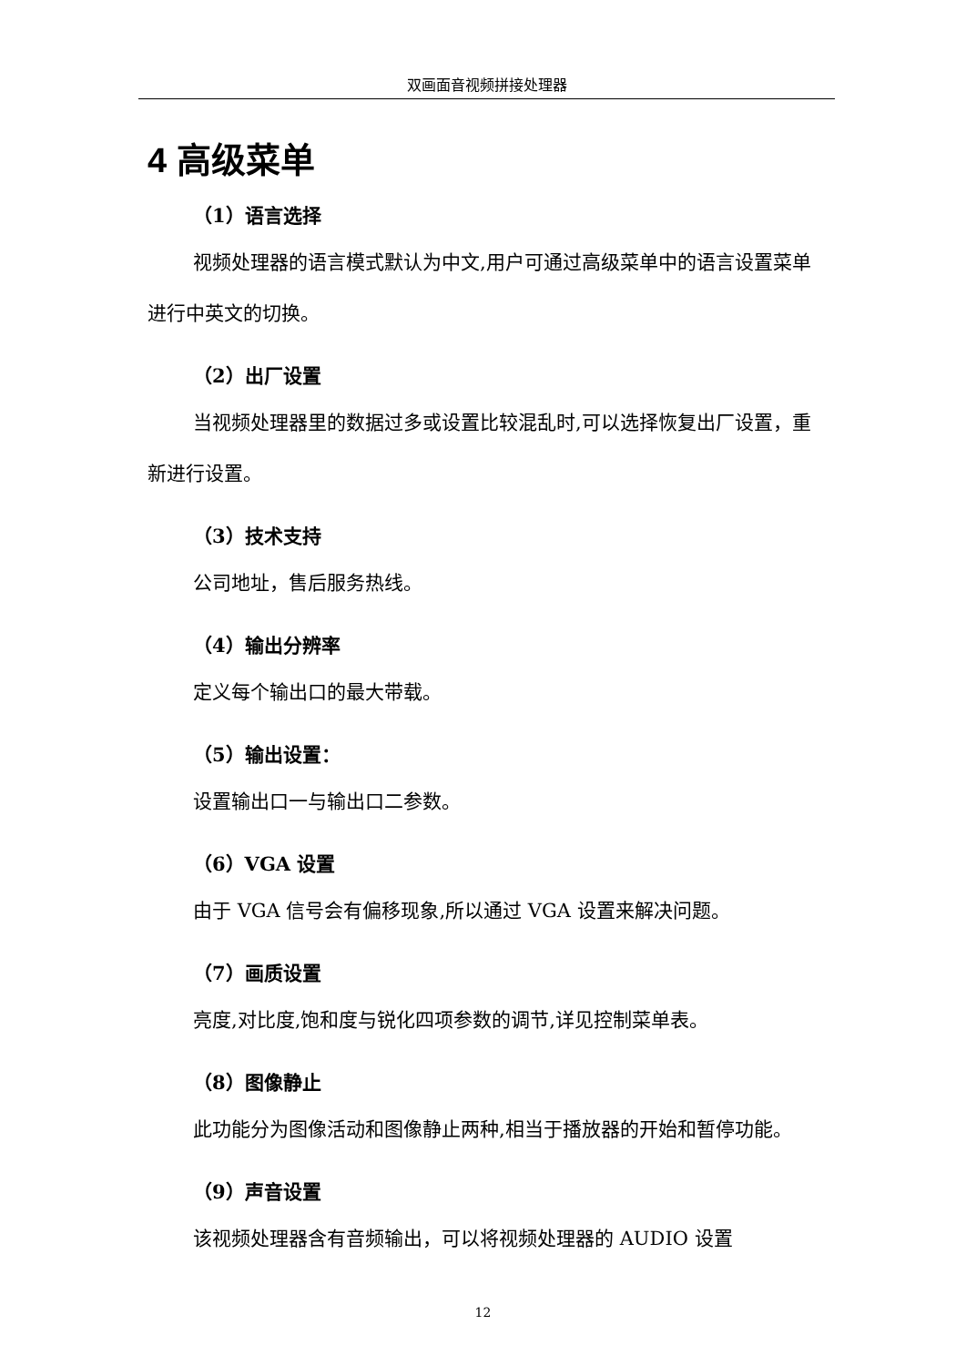双画面音视频拼接处理器
4 高级菜单
（1）语言选择
视频处理器的语言模式默认为中文,用户可通过高级菜单中的语言设置菜单进行中英文的切换。
（2）出厂设置
当视频处理器里的数据过多或设置比较混乱时,可以选择恢复出厂设置，重新进行设置。
（3）技术支持
公司地址，售后服务热线。
（4）输出分辨率
定义每个输出口的最大带载。
（5）输出设置：
设置输出口一与输出口二参数。
（6）VGA 设置
由于 VGA 信号会有偏移现象,所以通过 VGA 设置来解决问题。
（7）画质设置
亮度,对比度,饱和度与锐化四项参数的调节,详见控制菜单表。
（8）图像静止
此功能分为图像活动和图像静止两种,相当于播放器的开始和暂停功能。
（9）声音设置
该视频处理器含有音频输出，可以将视频处理器的 AUDIO 设置
12